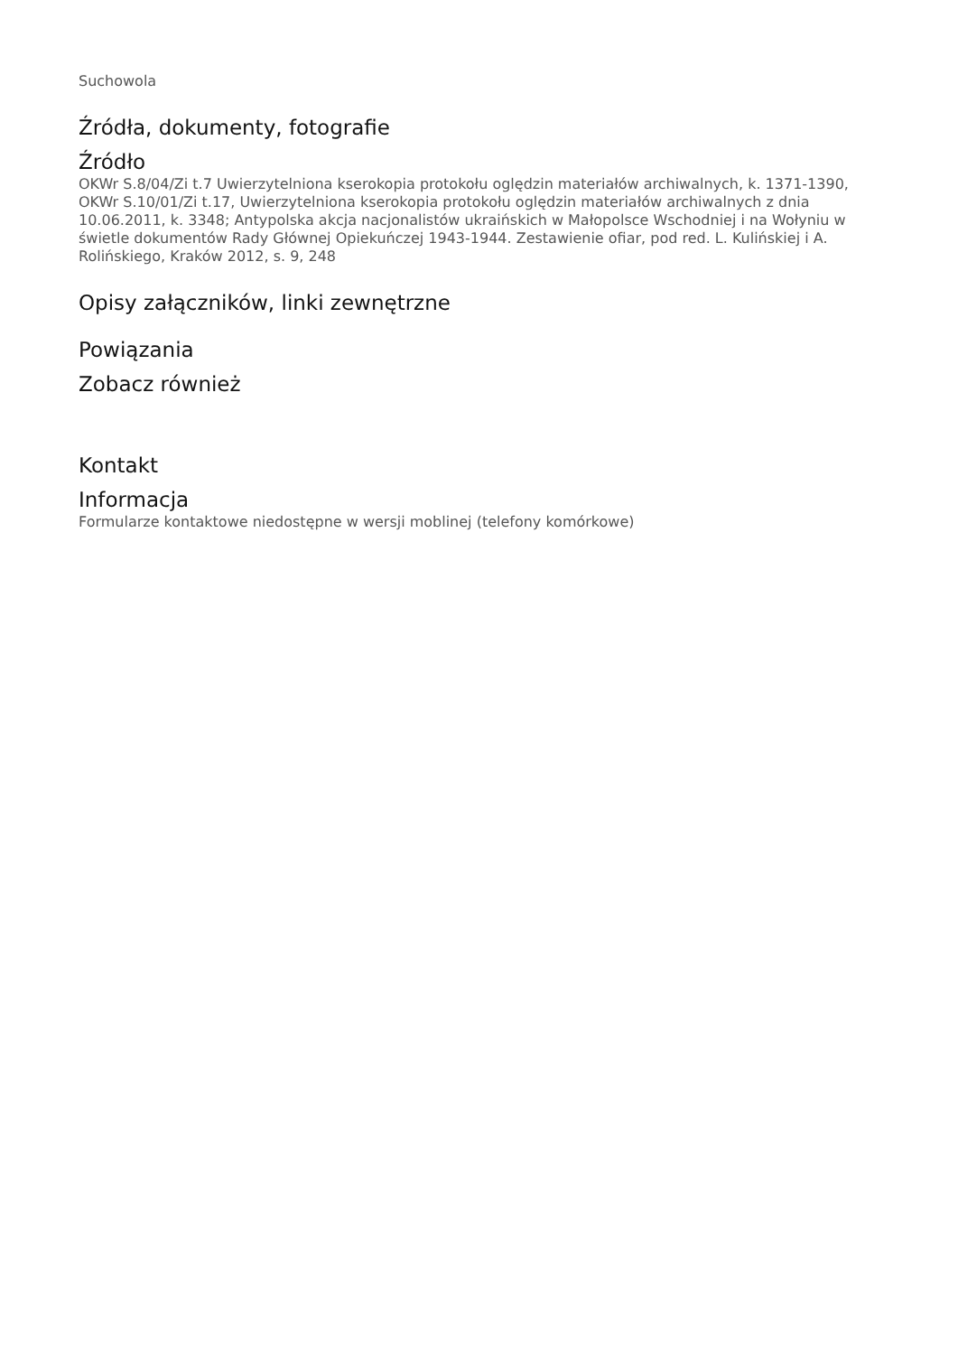Suchowola
Źródła, dokumenty, fotografie
Źródło
OKWr S.8/04/Zi t.7 Uwierzytelniona kserokopia protokołu oględzin materiałów archiwalnych, k. 1371-1390, OKWr S.10/01/Zi t.17, Uwierzytelniona kserokopia protokołu oględzin materiałów archiwalnych z dnia 10.06.2011, k. 3348; Antypolska akcja nacjonalistów ukraińskich w Małopolsce Wschodniej i na Wołyniu w świetle dokumentów Rady Głównej Opiekuńczej 1943-1944. Zestawienie ofiar, pod red. L. Kulińskiej i A. Rolińskiego, Kraków 2012, s. 9, 248
Opisy załączników, linki zewnętrzne
Powiązania
Zobacz również
Kontakt
Informacja
Formularze kontaktowe niedostępne w wersji moblinej (telefony komórkowe)